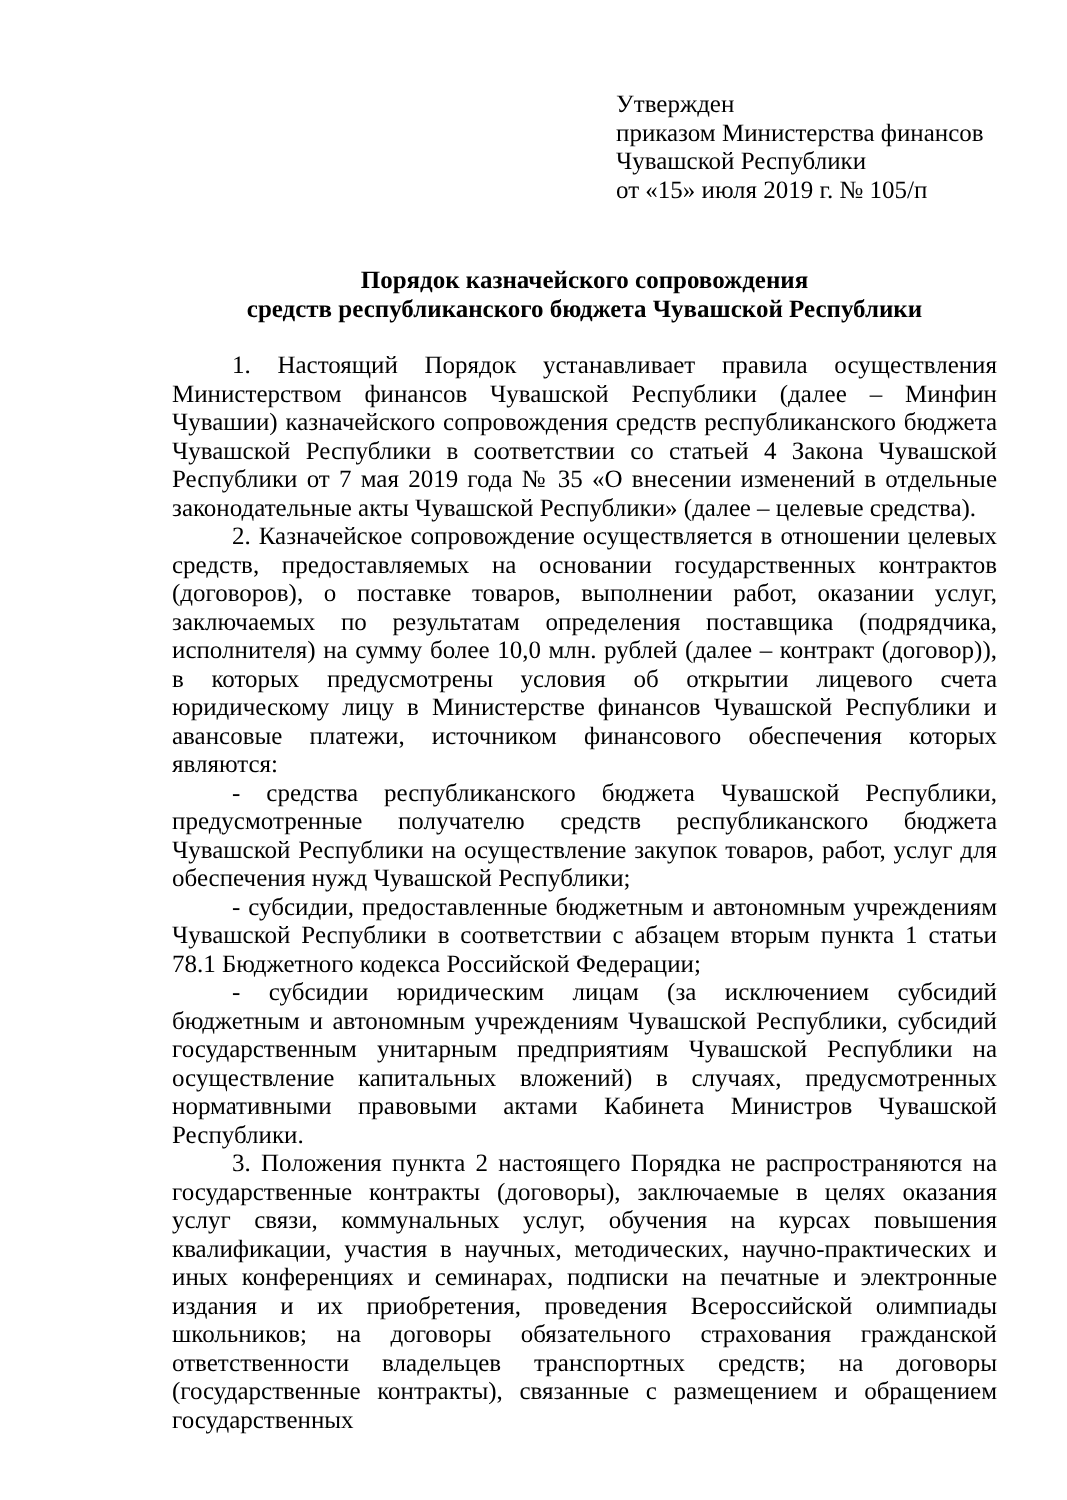Утвержден
приказом Министерства финансов
Чувашской Республики
от «15» июля 2019 г. № 105/п
Порядок казначейского сопровождения
средств республиканского бюджета Чувашской Республики
1. Настоящий Порядок устанавливает правила осуществления Министерством финансов Чувашской Республики (далее – Минфин Чувашии) казначейского сопровождения средств республиканского бюджета Чувашской Республики в соответствии со статьей 4 Закона Чувашской Республики от 7 мая 2019 года № 35 «О внесении изменений в отдельные законодательные акты Чувашской Республики» (далее – целевые средства).
2. Казначейское сопровождение осуществляется в отношении целевых средств, предоставляемых на основании государственных контрактов (договоров), о поставке товаров, выполнении работ, оказании услуг, заключаемых по результатам определения поставщика (подрядчика, исполнителя) на сумму более 10,0 млн. рублей (далее – контракт (договор)), в которых предусмотрены условия об открытии лицевого счета юридическому лицу в Министерстве финансов Чувашской Республики и авансовые платежи, источником финансового обеспечения которых являются:
- средства республиканского бюджета Чувашской Республики, предусмотренные получателю средств республиканского бюджета Чувашской Республики на осуществление закупок товаров, работ, услуг для обеспечения нужд Чувашской Республики;
- субсидии, предоставленные бюджетным и автономным учреждениям Чувашской Республики в соответствии с абзацем вторым пункта 1 статьи 78.1 Бюджетного кодекса Российской Федерации;
- субсидии юридическим лицам (за исключением субсидий бюджетным и автономным учреждениям Чувашской Республики, субсидий государственным унитарным предприятиям Чувашской Республики на осуществление капитальных вложений) в случаях, предусмотренных нормативными правовыми актами Кабинета Министров Чувашской Республики.
3. Положения пункта 2 настоящего Порядка не распространяются на государственные контракты (договоры), заключаемые в целях оказания услуг связи, коммунальных услуг, обучения на курсах повышения квалификации, участия в научных, методических, научно-практических и иных конференциях и семинарах, подписки на печатные и электронные издания и их приобретения, проведения Всероссийской олимпиады школьников; на договоры обязательного страхования гражданской ответственности владельцев транспортных средств; на договоры (государственные контракты), связанные с размещением и обращением государственных